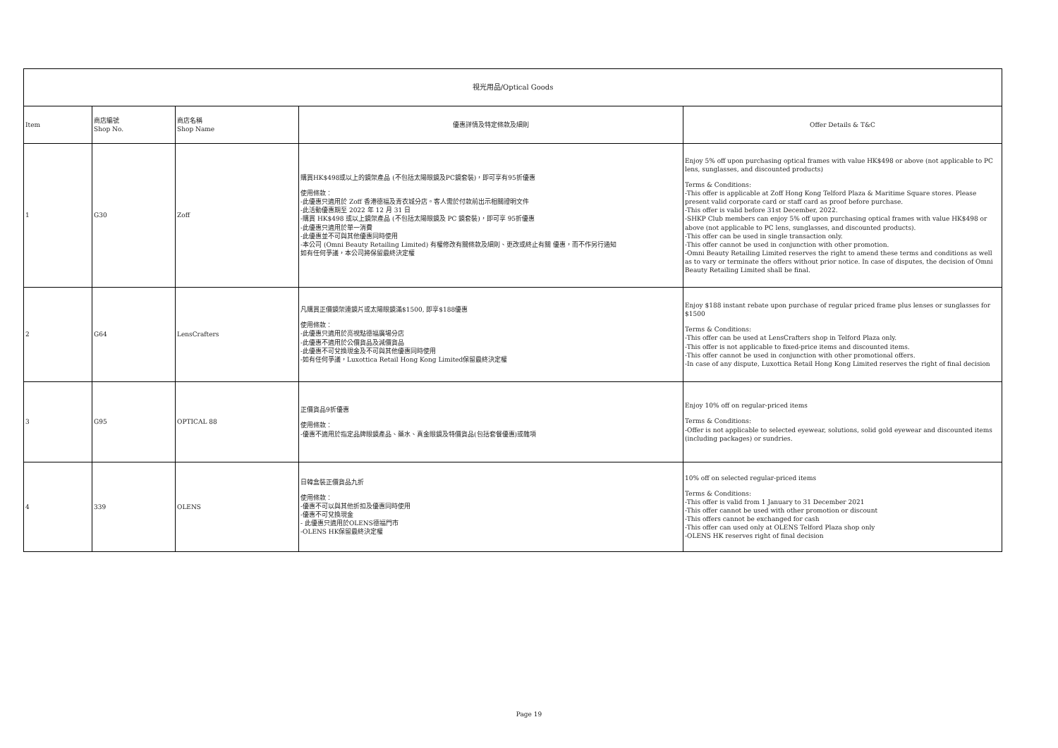| 視光用品/Optical Goods | | | | |
| Item | 商店編號 Shop No. | 商店名稱 Shop Name | 優惠詳情及特定條款及細則 | Offer Details & T&C |
| 1 | G30 | Zoff | 購買HK$498或以上的鏡架產品 (不包括太陽眼鏡及PC鏡套裝)，即可享有95折優惠 使用條款： -此優惠只適用於 Zoff 香港德福及青衣城分店。客人需於付款前出示相關證明文件 -此活動優惠期至 2022 年 12 月 31 日 -購買 HK$498 或以上鏡架產品 (不包括太陽眼鏡及 PC 鏡套裝)，即可享 95折優惠 -此優惠只適用於單一消費 -此優惠並不可與其他優惠同時使用 -本公司 (Omni Beauty Retailing Limited) 有權修改有關條款及細則、更改或終止有關 優惠，而不作另行通知 如有任何爭議，本公司將保留最終決定權 | Enjoy 5% off upon purchasing optical frames with value HK$498 or above (not applicable to PC lens, sunglasses, and discounted products) Terms & Conditions: -This offer is applicable at Zoff Hong Kong Telford Plaza & Maritime Square stores. Please present valid corporate card or staff card as proof before purchase. -This offer is valid before 31st December, 2022. -SHKP Club members can enjoy 5% off upon purchasing optical frames with value HK$498 or above (not applicable to PC lens, sunglasses, and discounted products). -This offer can be used in single transaction only. -This offer cannot be used in conjunction with other promotion. -Omni Beauty Retailing Limited reserves the right to amend these terms and conditions as well as to vary or terminate the offers without prior notice. In case of disputes, the decision of Omni Beauty Retailing Limited shall be final. |
| 2 | G64 | LensCrafters | 凡購買正價鏡架連鏡片或太陽眼鏡滿$1500, 即享$188優惠 使用條款： -此優惠只適用於亮視點德福廣場分店 -此優惠不適用於公價貨品及減價貨品 -此優惠不可兌換現金及不可與其他優惠同時使用 -如有任何爭議，Luxottica Retail Hong Kong Limited保留最終決定權 | Enjoy $188 instant rebate upon purchase of regular priced frame plus lenses or sunglasses for $1500 Terms & Conditions: -This offer can be used at LensCrafters shop in Telford Plaza only. -This offer is not applicable to fixed-price items and discounted items. -This offer cannot be used in conjunction with other promotional offers. -In case of any dispute, Luxottica Retail Hong Kong Limited reserves the right of final decision |
| 3 | G95 | OPTICAL 88 | 正價貨品9折優惠 使用條款： -優惠不適用於指定品牌眼鏡產品、藥水、真金眼鏡及特價貨品(包括套餐優惠)或雜項 | Enjoy 10% off on regular-priced items Terms & Conditions: -Offer is not applicable to selected eyewear, solutions, solid gold eyewear and discounted items (including packages) or sundries. |
| 4 | 339 | OLENS | 日韓盒裝正價貨品九折 使用條款： -優惠不可以與其他折扣及優惠同時使用 -優惠不可兌換現金 - 此優惠只適用於OLENS德福門市 -OLENS HK保留最終決定權 | 10% off on selected regular-priced items Terms & Conditions: -This offer is valid from 1 January to 31 December 2021 -This offer cannot be used with other promotion or discount -This offers cannot be exchanged for cash -This offer can used only at OLENS Telford Plaza shop only -OLENS HK reserves right of final decision |
Page 19